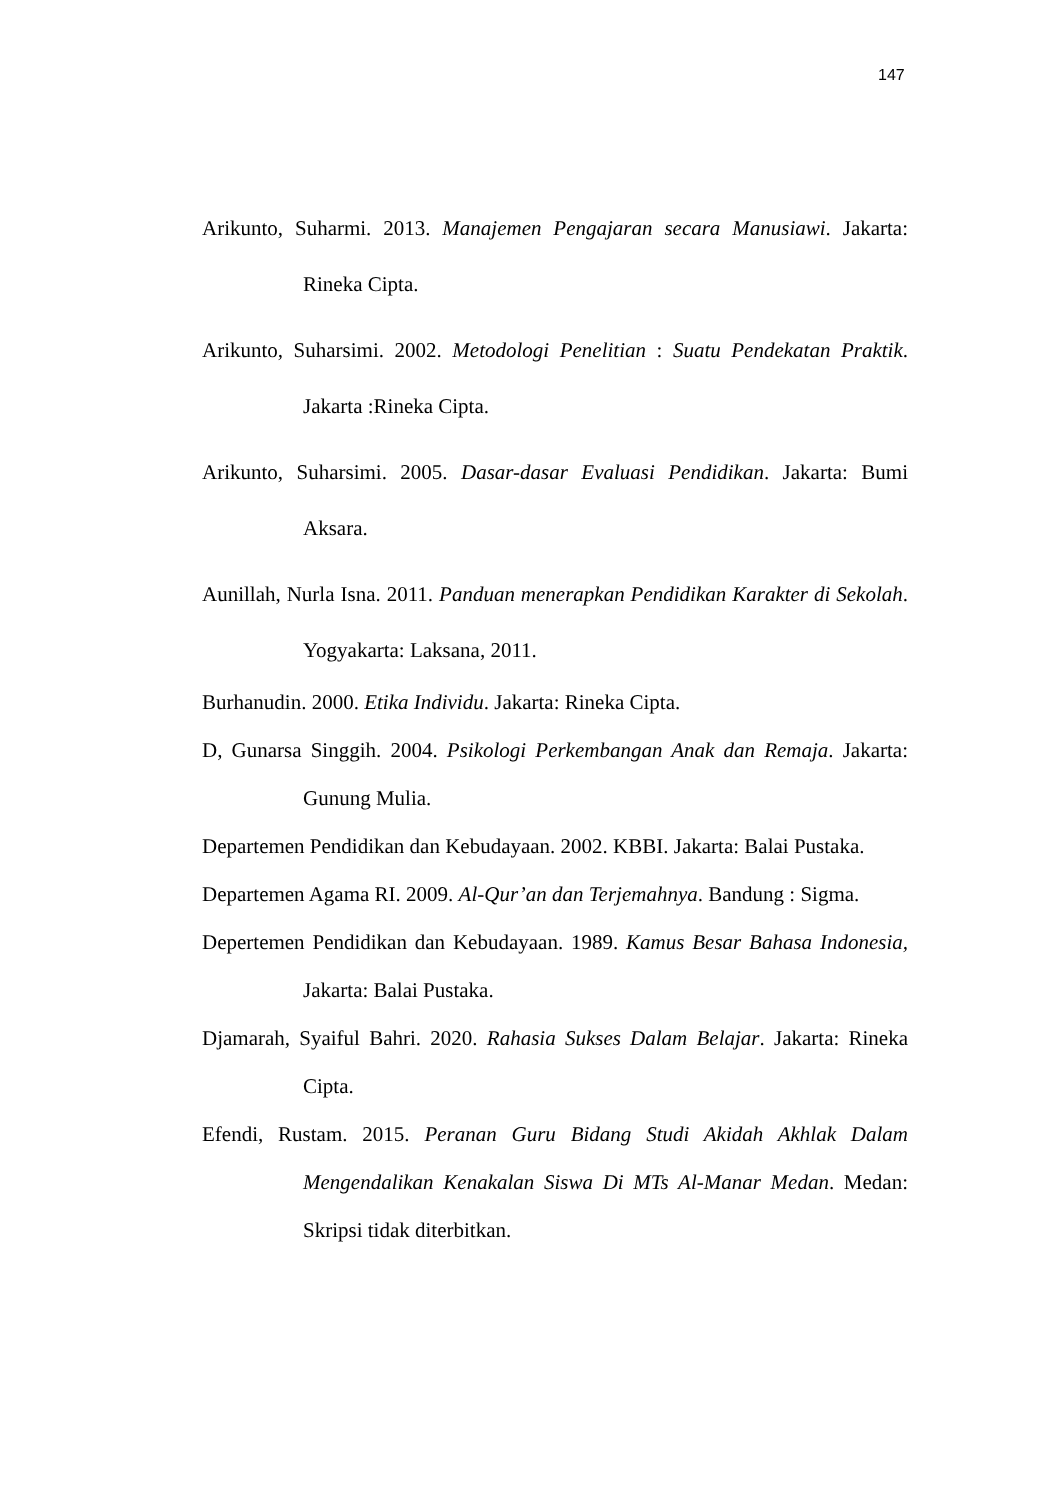147
Arikunto, Suharmi. 2013. Manajemen Pengajaran secara Manusiawi. Jakarta: Rineka Cipta.
Arikunto, Suharsimi. 2002. Metodologi Penelitian : Suatu Pendekatan Praktik. Jakarta :Rineka Cipta.
Arikunto, Suharsimi. 2005. Dasar-dasar Evaluasi Pendidikan. Jakarta: Bumi Aksara.
Aunillah, Nurla Isna. 2011. Panduan menerapkan Pendidikan Karakter di Sekolah. Yogyakarta: Laksana, 2011.
Burhanudin. 2000. Etika Individu. Jakarta: Rineka Cipta.
D, Gunarsa Singgih. 2004. Psikologi Perkembangan Anak dan Remaja. Jakarta: Gunung Mulia.
Departemen Pendidikan dan Kebudayaan. 2002. KBBI. Jakarta: Balai Pustaka.
Departemen Agama RI. 2009. Al-Qur’an dan Terjemahnya. Bandung : Sigma.
Depertemen Pendidikan dan Kebudayaan. 1989. Kamus Besar Bahasa Indonesia, Jakarta: Balai Pustaka.
Djamarah, Syaiful Bahri. 2020. Rahasia Sukses Dalam Belajar. Jakarta: Rineka Cipta.
Efendi, Rustam. 2015. Peranan Guru Bidang Studi Akidah Akhlak Dalam Mengendalikan Kenakalan Siswa Di MTs Al-Manar Medan. Medan: Skripsi tidak diterbitkan.